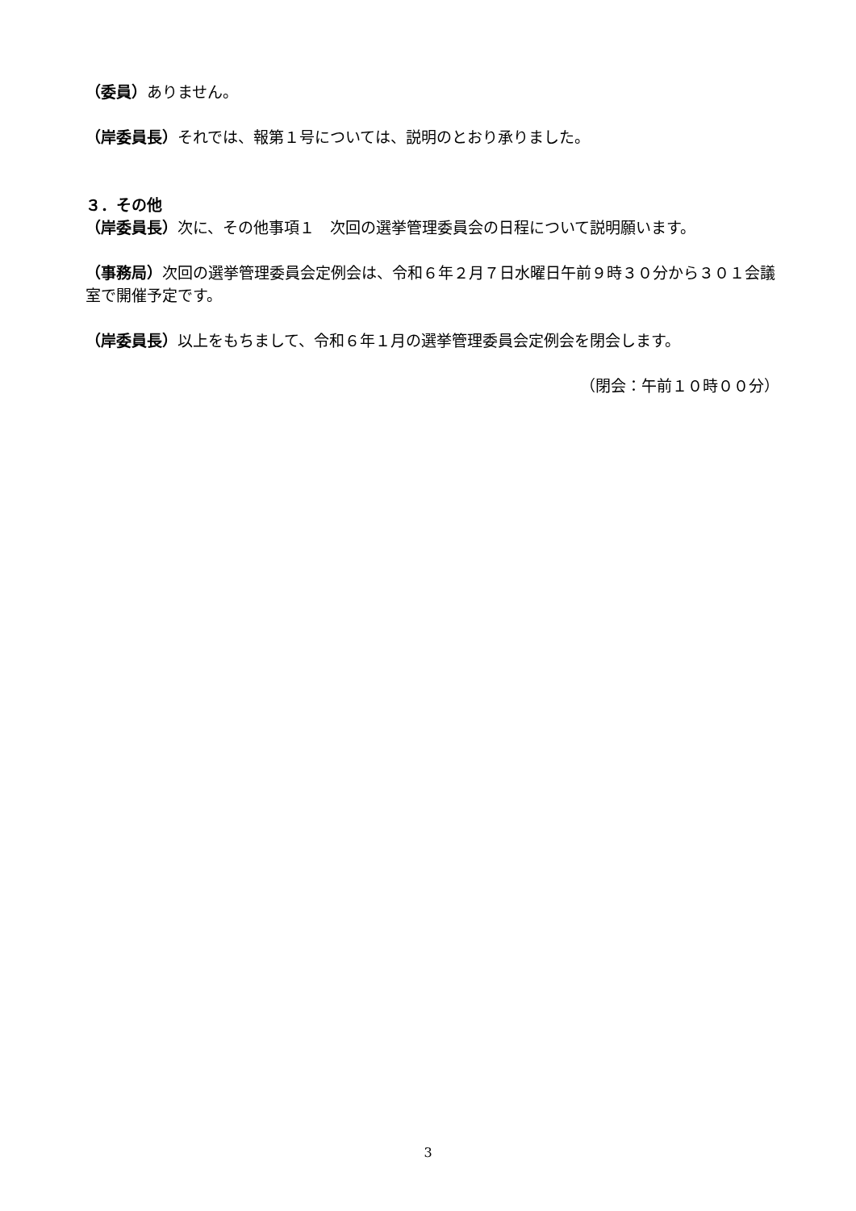（委員）ありません。
（岸委員長）それでは、報第１号については、説明のとおり承りました。
３．その他
（岸委員長）次に、その他事項１　次回の選挙管理委員会の日程について説明願います。
（事務局）次回の選挙管理委員会定例会は、令和６年２月７日水曜日午前９時３０分から３０１会議室で開催予定です。
（岸委員長）以上をもちまして、令和６年１月の選挙管理委員会定例会を閉会します。
（閉会：午前１０時００分）
3